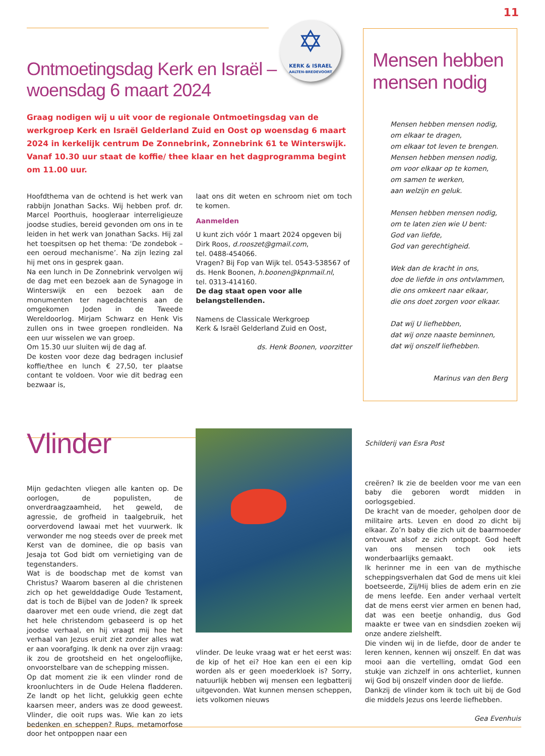11
✡
KERK & ISRAEL
AALTEN-BREDEVOORT
Ontmoetingsdag Kerk en Israël –
woensdag 6 maart 2024
Graag nodigen wij u uit voor de regionale Ontmoetingsdag van de werkgroep Kerk en Israël Gelderland Zuid en Oost op woensdag 6 maart 2024 in kerkelijk centrum De Zonnebrink, Zonnebrink 61 te Winterswijk. Vanaf 10.30 uur staat de koffie/ thee klaar en het dagprogramma begint om 11.00 uur.
Hoofdthema van de ochtend is het werk van rabbijn Jonathan Sacks. Wij hebben prof. dr. Marcel Poorthuis, hoogleraar interreligieuze joodse studies, bereid gevonden om ons in te leiden in het werk van Jonathan Sacks. Hij zal het toespitsen op het thema: ‘De zondebok – een oeroud mechanisme’. Na zijn lezing zal hij met ons in gesprek gaan.
Na een lunch in De Zonnebrink vervolgen wij de dag met een bezoek aan de Synagoge in Winterswijk en een bezoek aan de monumenten ter nagedachtenis aan de omgekomen Joden in de Tweede Wereldoorlog. Mirjam Schwarz en Henk Vis zullen ons in twee groepen rondleiden. Na een uur wisselen we van groep.
Om 15.30 uur sluiten wij de dag af.
De kosten voor deze dag bedragen inclusief koffie/thee en lunch € 27,50, ter plaatse contant te voldoen. Voor wie dit bedrag een bezwaar is,
laat ons dit weten en schroom niet om toch te komen.
Aanmelden
U kunt zich vóór 1 maart 2024 opgeven bij Dirk Roos, d.rooszet@gmail.com,
tel. 0488-454066.
Vragen? Bij Fop van Wijk tel. 0543-538567 of ds. Henk Boonen, h.boonen@kpnmail.nl,
tel. 0313-414160.
De dag staat open voor alle belangstellenden.
Namens de Classicale Werkgroep
Kerk & Israël Gelderland Zuid en Oost,
ds. Henk Boonen, voorzitter
Mensen hebben mensen nodig
Mensen hebben mensen nodig,
om elkaar te dragen,
om elkaar tot leven te brengen.
Mensen hebben mensen nodig,
om voor elkaar op te komen,
om samen te werken,
aan welzijn en geluk.
Mensen hebben mensen nodig,
om te laten zien wie U bent:
God van liefde,
God van gerechtigheid.
Wek dan de kracht in ons,
doe de liefde in ons ontvlammen,
die ons omkeert naar elkaar,
die ons doet zorgen voor elkaar.
Dat wij U liefhebben,
dat wij onze naaste beminnen,
dat wij onszelf liefhebben.
Marinus van den Berg
Vlinder
Mijn gedachten vliegen alle kanten op. De oorlogen, de populisten, de onverdraagzaamheid, het geweld, de agressie, de grofheid in taalgebruik, het oorverdovend lawaai met het vuurwerk. Ik verwonder me nog steeds over de preek met Kerst van de dominee, die op basis van Jesaja tot God bidt om vernietiging van de tegenstanders.
Wat is de boodschap met de komst van Christus? Waarom baseren al die christenen zich op het gewelddadige Oude Testament, dat is toch de Bijbel van de Joden? Ik spreek daarover met een oude vriend, die zegt dat het hele christendom gebaseerd is op het joodse verhaal, en hij vraagt mij hoe het verhaal van Jezus eruit ziet zonder alles wat er aan voorafging. Ik denk na over zijn vraag: ik zou de grootsheid en het ongelooflijke, onvoorstelbare van de schepping missen.
Op dat moment zie ik een vlinder rond de kroonluchters in de Oude Helena fladderen. Ze landt op het licht, gelukkig geen echte kaarsen meer, anders was ze dood geweest. Vlinder, die ooit rups was. Wie kan zo iets bedenken en scheppen? Rups, metamorfose door het ontpoppen naar een
vlinder. De leuke vraag wat er het eerst was: de kip of het ei? Hoe kan een ei een kip worden als er geen moederkloek is? Sorry, natuurlijk hebben wij mensen een legbatterij uitgevonden. Wat kunnen mensen scheppen, iets volkomen nieuws
Schilderij van Esra Post
creëren? Ik zie de beelden voor me van een baby die geboren wordt midden in oorlogsgebied.
De kracht van de moeder, geholpen door de militaire arts. Leven en dood zo dicht bij elkaar. Zo’n baby die zich uit de baarmoeder ontvouwt alsof ze zich ontpopt. God heeft van ons mensen toch ook iets wonderbaarlijks gemaakt.
Ik herinner me in een van de mythische scheppingsverhalen dat God de mens uit klei boetseerde, Zij/Hij blies de adem erin en zie de mens leefde. Een ander verhaal vertelt dat de mens eerst vier armen en benen had, dat was een beetje onhandig, dus God maakte er twee van en sindsdien zoeken wij onze andere zielshelft.
Die vinden wij in de liefde, door de ander te leren kennen, kennen wij onszelf. En dat was mooi aan die vertelling, omdat God een stukje van zichzelf in ons achterliet, kunnen wij God bij onszelf vinden door de liefde.
Dankzij de vlinder kom ik toch uit bij de God die middels Jezus ons leerde liefhebben.
Gea Evenhuis